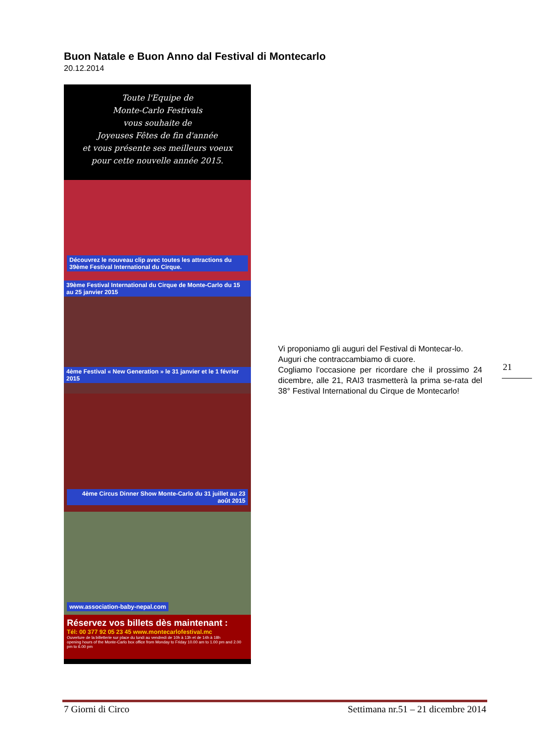Buon Natale e Buon Anno dal Festival di Montecarlo
20.12.2014
Toute l'Equipe de
Monte-Carlo Festivals
vous souhaite de
Joyeuses Fêtes de fin d'année
et vous présente ses meilleurs voeux
pour cette nouvelle année 2015.
Découvrez le nouveau clip avec toutes les attractions du 39ème Festival International du Cirque.
39ème Festival International du Cirque de Monte-Carlo du 15 au 25 janvier 2015
4ème Festival « New Generation » le 31 janvier et le 1 février 2015
4ème Circus Dinner Show Monte-Carlo du 31 juillet au 23 août 2015
www.association-baby-nepal.com
Réservez vos billets dès maintenant :
Tél: 00 377 92 05 23 45 www.montecarlofestival.mc
Ouverture de la billetterie sur place du lundi au vendredi de 10h à 13h et de 14h à 18h
opening hours of the Monte-Carlo box office from Monday to Friday 10.00 am to 1.00 pm and 2.00 pm to 6.00 pm
Vi proponiamo gli auguri del Festival di Montecar-lo.
Auguri che contraccambiamo di cuore.
Cogliamo l'occasione per ricordare che il prossimo 24 dicembre, alle 21, RAI3 trasmetterà la prima se-rata del 38° Festival International du Cirque de Montecarlo!
21
7 Giorni di Circo Settimana nr.51 – 21 dicembre 2014